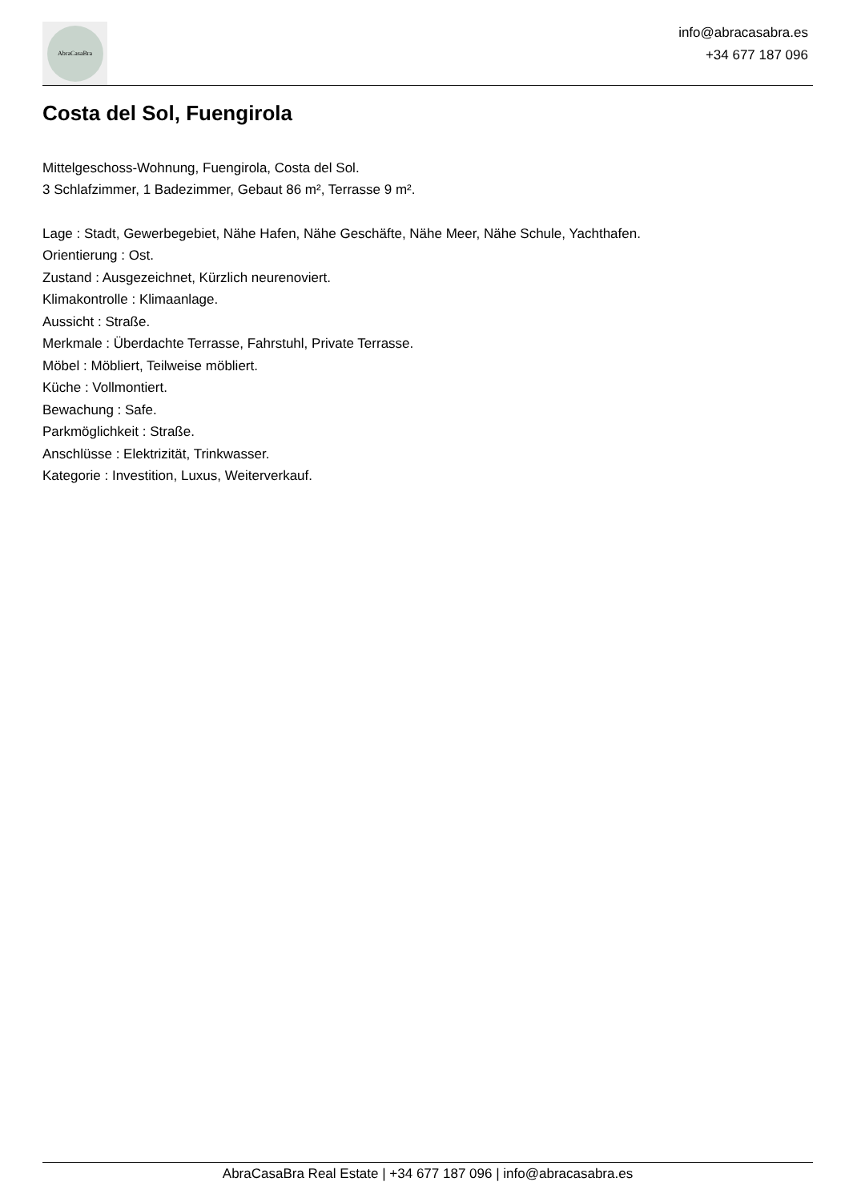AbraCasaBra
info@abracasabra.es
+34 677 187 096
Costa del Sol, Fuengirola
Mittelgeschoss-Wohnung, Fuengirola, Costa del Sol.
3 Schlafzimmer, 1 Badezimmer, Gebaut 86 m², Terrasse 9 m².
Lage : Stadt, Gewerbegebiet, Nähe Hafen, Nähe Geschäfte, Nähe Meer, Nähe Schule, Yachthafen.
Orientierung : Ost.
Zustand : Ausgezeichnet, Kürzlich neurenoviert.
Klimakontrolle : Klimaanlage.
Aussicht : Straße.
Merkmale : Überdachte Terrasse, Fahrstuhl, Private Terrasse.
Möbel : Möbliert, Teilweise möbliert.
Küche : Vollmontiert.
Bewachung : Safe.
Parkmöglichkeit : Straße.
Anschlüsse : Elektrizität, Trinkwasser.
Kategorie : Investition, Luxus, Weiterverkauf.
AbraCasaBra Real Estate | +34 677 187 096 | info@abracasabra.es